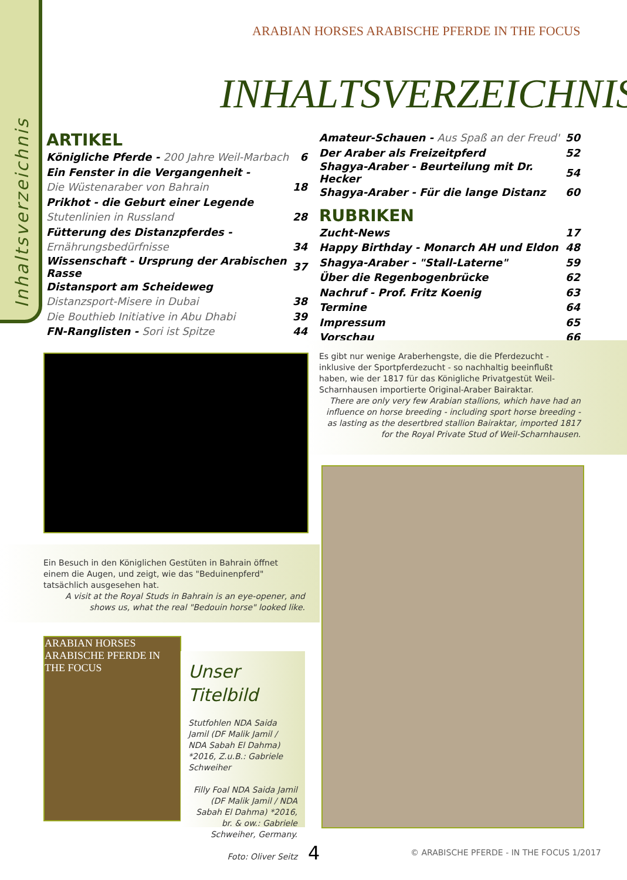Inhaltsverzeichnis
ARABIAN HORSES ARABISCHE PFERDE IN THE FOCUS
INHALTSVERZEICHNIS
ARTIKEL
| Königliche Pferde - 200 Jahre Weil-Marbach | 6 |
| Ein Fenster in die Vergangenheit - | |
| Die Wüstenaraber von Bahrain | 18 |
| Prikhot - die Geburt einer Legende | |
| Stutenlinien in Russland | 28 |
| Fütterung des Distanzpferdes - | |
| Ernährungsbedürfnisse | 34 |
| Wissenschaft - Ursprung der Arabischen Rasse | 37 |
| Distansport am Scheideweg | |
| Distanzsport-Misere in Dubai | 38 |
| Die Bouthieb Initiative in Abu Dhabi | 39 |
| FN-Ranglisten - Sori ist Spitze | 44 |
| Amateur-Schauen - Aus Spaß an der Freud' | 50 |
| Der Araber als Freizeitpferd | 52 |
| Shagya-Araber - Beurteilung mit Dr. Hecker | 54 |
| Shagya-Araber - Für die lange Distanz | 60 |
RUBRIKEN
| Zucht-News | 17 |
| Happy Birthday - Monarch AH und Eldon | 48 |
| Shagya-Araber - "Stall-Laterne" | 59 |
| Über die Regenbogenbrücke | 62 |
| Nachruf - Prof. Fritz Koenig | 63 |
| Termine | 64 |
| Impressum | 65 |
| Vorschau | 66 |
Es gibt nur wenige Araberhengste, die die Pferdezucht - inklusive der Sportpferdezucht - so nachhaltig beeinflußt haben, wie der 1817 für das Königliche Privatgestüt Weil-Scharnhausen importierte Original-Araber Bairaktar.
There are only very few Arabian stallions, which have had an influence on horse breeding - including sport horse breeding - as lasting as the desertbred stallion Bairaktar, imported 1817 for the Royal Private Stud of Weil-Scharnhausen.
Ein Besuch in den Königlichen Gestüten in Bahrain öffnet einem die Augen, und zeigt, wie das "Beduinenpferd" tatsächlich ausgesehen hat.
A visit at the Royal Studs in Bahrain is an eye-opener, and shows us, what the real "Bedouin horse" looked like.
ARABIAN HORSES ARABISCHE PFERDE IN THE FOCUS
Unser Titelbild
Stutfohlen NDA Saida Jamil (DF Malik Jamil / NDA Sabah El Dahma) *2016, Z.u.B.: Gabriele Schweiher
Filly Foal NDA Saida Jamil (DF Malik Jamil / NDA Sabah El Dahma) *2016, br. & ow.: Gabriele Schweiher, Germany.
Foto: Oliver Seitz
4
© ARABISCHE PFERDE - IN THE FOCUS 1/2017